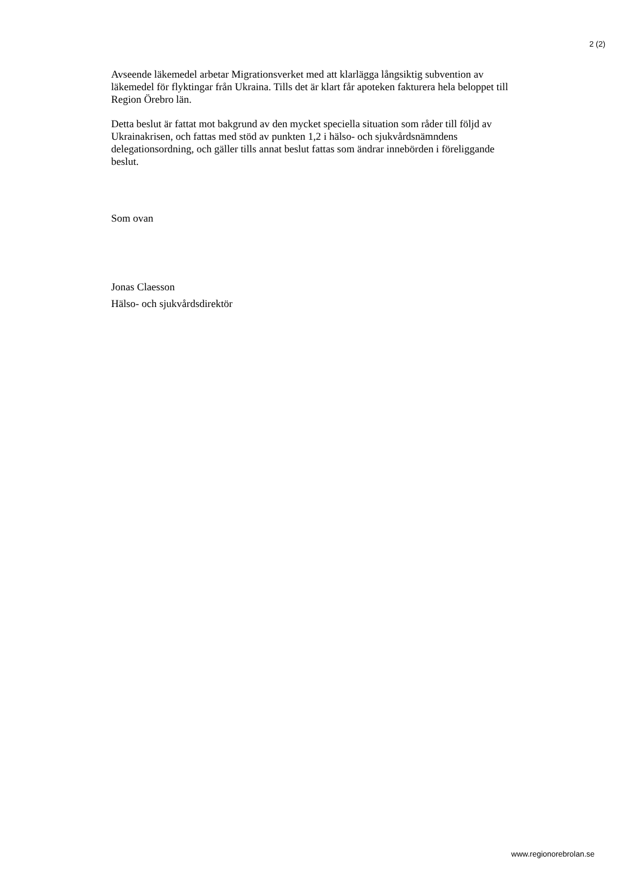2 (2)
Avseende läkemedel arbetar Migrationsverket med att klarlägga långsiktig subvention av läkemedel för flyktingar från Ukraina. Tills det är klart får apoteken fakturera hela beloppet till Region Örebro län.
Detta beslut är fattat mot bakgrund av den mycket speciella situation som råder till följd av Ukrainakrisen, och fattas med stöd av punkten 1,2 i hälso- och sjukvårdsnämndens delegationsordning, och gäller tills annat beslut fattas som ändrar innebörden i föreliggande beslut.
Som ovan
Jonas Claesson
Hälso- och sjukvårdsdirektör
www.regionorebrolan.se